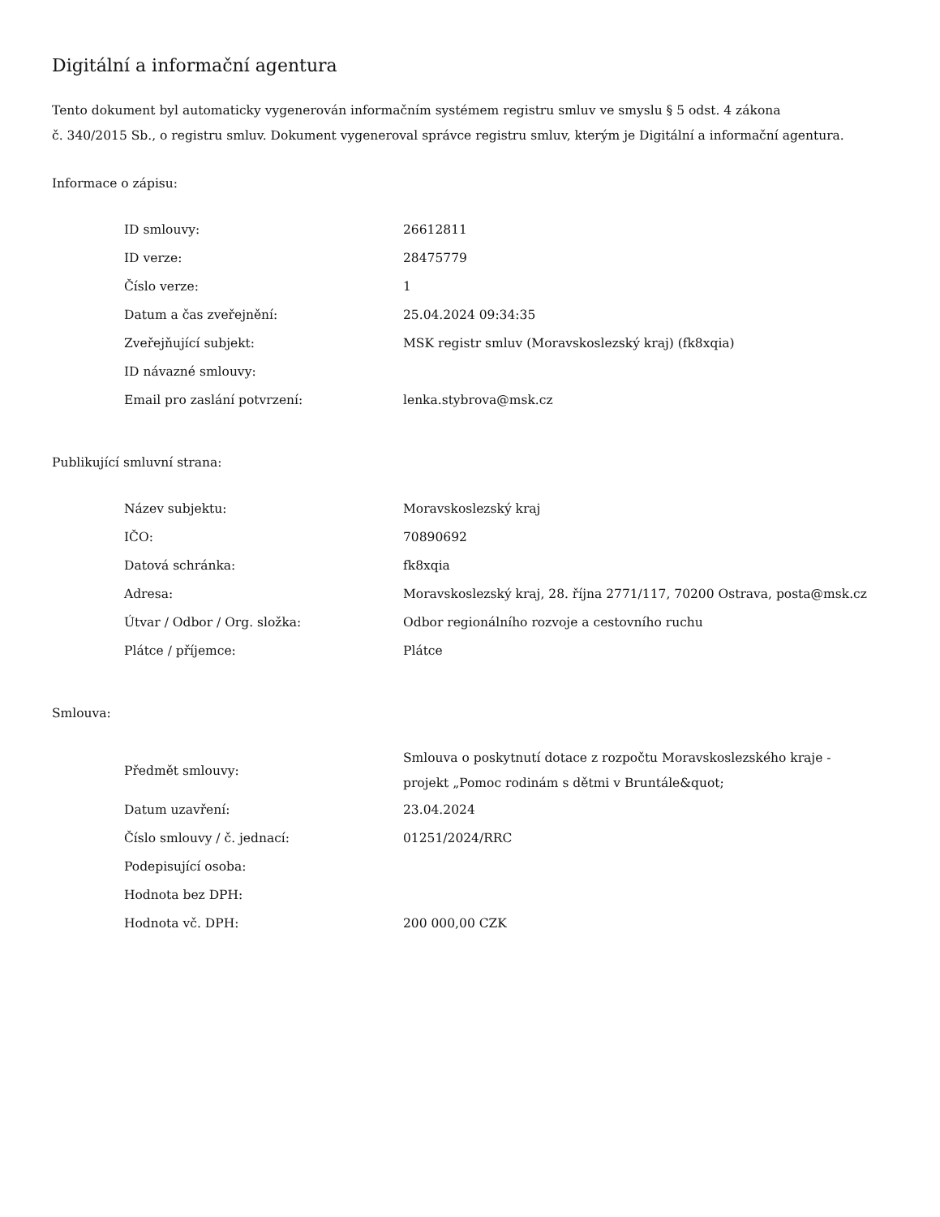Digitální a informační agentura
Tento dokument byl automaticky vygenerován informačním systémem registru smluv ve smyslu § 5 odst. 4 zákona
č. 340/2015 Sb., o registru smluv. Dokument vygeneroval správce registru smluv, kterým je Digitální a informační agentura.
Informace o zápisu:
| ID smlouvy: | 26612811 |
| ID verze: | 28475779 |
| Číslo verze: | 1 |
| Datum a čas zveřejnění: | 25.04.2024 09:34:35 |
| Zveřejňující subjekt: | MSK registr smluv (Moravskoslezský kraj) (fk8xqia) |
| ID návazné smlouvy: | |
| Email pro zaslání potvrzení: | lenka.stybrova@msk.cz |
Publikující smluvní strana:
| Název subjektu: | Moravskoslezský kraj |
| IČO: | 70890692 |
| Datová schránka: | fk8xqia |
| Adresa: | Moravskoslezský kraj, 28. října 2771/117, 70200 Ostrava, posta@msk.cz |
| Útvar / Odbor / Org. složka: | Odbor regionálního rozvoje a cestovního ruchu |
| Plátce / příjemce: | Plátce |
Smlouva:
| Předmět smlouvy: | Smlouva o poskytnutí dotace z rozpočtu Moravskoslezského kraje - projekt „Pomoc rodinám s dětmi v Bruntále&quot; |
| Datum uzavření: | 23.04.2024 |
| Číslo smlouvy / č. jednací: | 01251/2024/RRC |
| Podepisující osoba: | |
| Hodnota bez DPH: | |
| Hodnota vč. DPH: | 200 000,00 CZK |